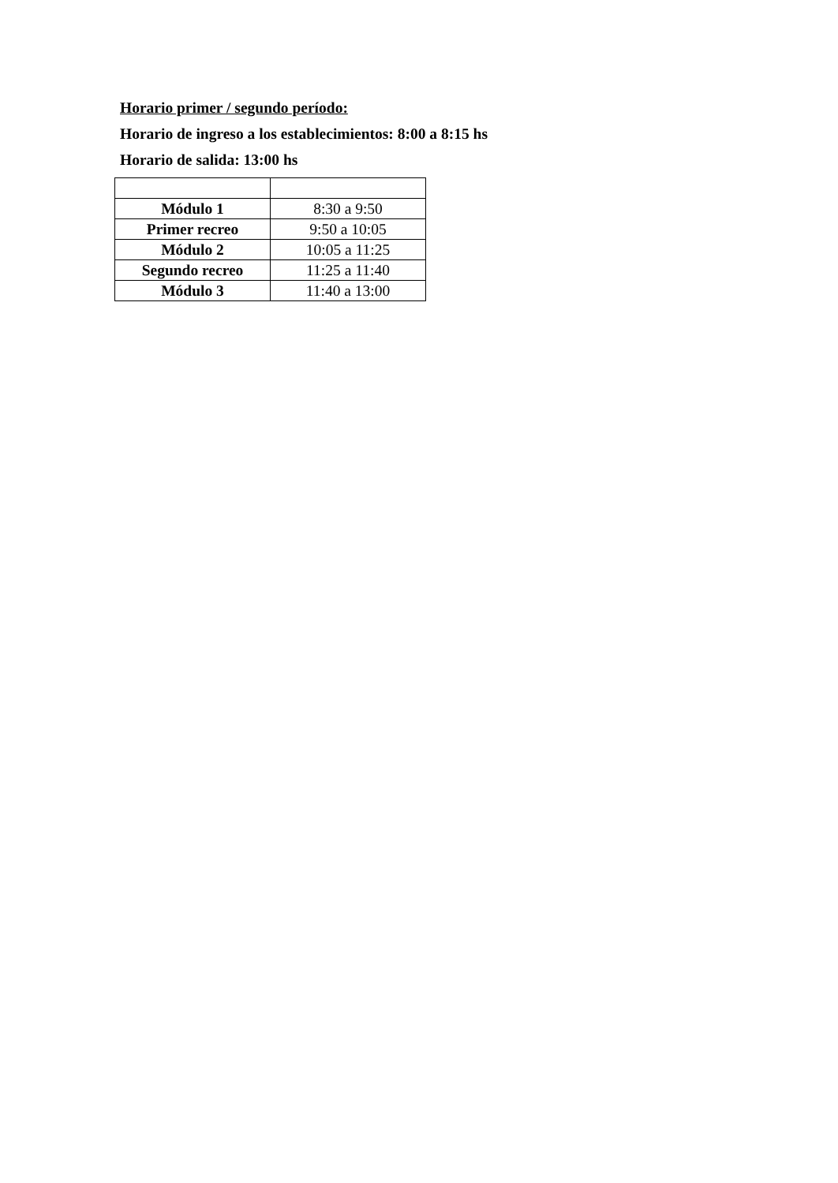Horario primer / segundo período:
Horario de ingreso a los establecimientos: 8:00 a 8:15 hs
Horario de salida: 13:00 hs
| Módulo 1 | 8:30 a 9:50 |
| Primer recreo | 9:50 a 10:05 |
| Módulo 2 | 10:05 a 11:25 |
| Segundo recreo | 11:25 a 11:40 |
| Módulo 3 | 11:40 a 13:00 |